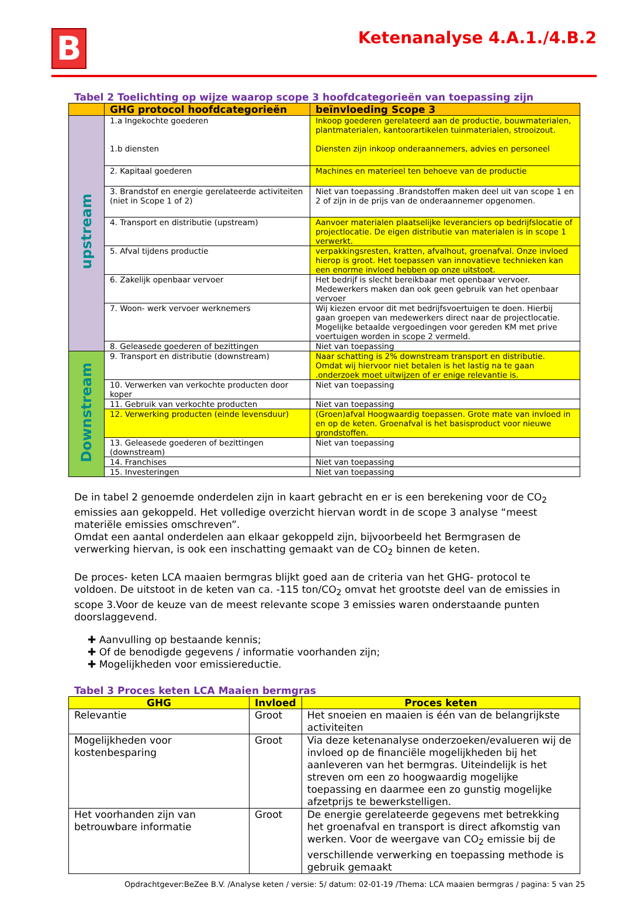B
Ketenanalyse 4.A.1./4.B.2
Tabel 2 Toelichting op wijze waarop scope 3 hoofdcategorieën van toepassing zijn
| | GHG protocol hoofdcategorieën | beïnvloeding Scope 3 |
| --- | --- | --- |
| upstream | 1.a Ingekochte goederen 1.b diensten | Inkoop goederen gerelateerd aan de productie, bouwmaterialen, plantmaterialen, kantoorartikelen tuinmaterialen, strooizout. Diensten zijn inkoop onderaannemers, advies en personeel |
| | 2. Kapitaal goederen | Machines en materieel ten behoeve van de productie |
| | 3. Brandstof en energie gerelateerde activiteiten (niet in Scope 1 of 2) | Niet van toepassing .Brandstoffen maken deel uit van scope 1 en 2 of zijn in de prijs van de onderaannemer opgenomen. |
| | 4. Transport en distributie (upstream) | Aanvoer materialen plaatselijke leveranciers op bedrijfslocatie of projectlocatie. De eigen distributie van materialen is in scope 1 verwerkt. |
| | 5. Afval tijdens productie | verpakkingsresten, kratten, afvalhout, groenafval. Onze invloed hierop is groot. Het toepassen van innovatieve technieken kan een enorme invloed hebben op onze uitstoot. |
| | 6. Zakelijk openbaar vervoer | Het bedrijf is slecht bereikbaar met openbaar vervoer. Medewerkers maken dan ook geen gebruik van het openbaar vervoer |
| | 7. Woon- werk vervoer werknemers | Wij kiezen ervoor dit met bedrijfsvoertuigen te doen. Hierbij gaan groepen van medewerkers direct naar de projectlocatie. Mogelijke betaalde vergoedingen voor gereden KM met prive voertuigen worden in scope 2 vermeld. |
| | 8. Geleasede goederen of bezittingen | Niet van toepassing |
| Downstream | 9. Transport en distributie (downstream) | Naar schatting is 2% downstream transport en distributie. Omdat wij hiervoor niet betalen is het lastig na te gaan .onderzoek moet uitwijzen of er enige relevantie is. |
| | 10. Verwerken van verkochte producten door koper | Niet van toepassing |
| | 11. Gebruik van verkochte producten | Niet van toepassing |
| | 12. Verwerking producten (einde levensduur) | (Groen)afval Hoogwaardig toepassen. Grote mate van invloed in en op de keten. Groenafval is het basisproduct voor nieuwe grondstoffen. |
| | 13. Geleasede goederen of bezittingen (downstream) | Niet van toepassing |
| | 14. Franchises | Niet van toepassing |
| | 15. Investeringen | Niet van toepassing |
De in tabel 2 genoemde onderdelen zijn in kaart gebracht en er is een berekening voor de CO<sub>2</sub> emissies aan gekoppeld. Het volledige overzicht hiervan wordt in de scope 3 analyse “meest materiële emissies omschreven”.
Omdat een aantal onderdelen aan elkaar gekoppeld zijn, bijvoorbeeld het Bermgrasen de verwerking hiervan, is ook een inschatting gemaakt van de CO<sub>2</sub> binnen de keten.
De proces- keten LCA maaien bermgras blijkt goed aan de criteria van het GHG- protocol te voldoen. De uitstoot in de keten van ca. -115 ton/CO<sub>2</sub> omvat het grootste deel van de emissies in scope 3.Voor de keuze van de meest relevante scope 3 emissies waren onderstaande punten doorslaggevend.
✚ Aanvulling op bestaande kennis;
✚ Of de benodigde gegevens / informatie voorhanden zijn;
✚ Mogelijkheden voor emissiereductie.
Tabel 3 Proces keten LCA Maaien bermgras
| GHG | Invloed | Proces keten |
| --- | --- | --- |
| Relevantie | Groot | Het snoeien en maaien is één van de belangrijkste activiteiten |
| Mogelijkheden voor kostenbesparing | Groot | Via deze ketenanalyse onderzoeken/evalueren wij de invloed op de financiële mogelijkheden bij het aanleveren van het bermgras. Uiteindelijk is het streven om een zo hoogwaardig mogelijke toepassing en daarmee een zo gunstig mogelijke afzetprijs te bewerkstelligen. |
| Het voorhanden zijn van betrouwbare informatie | Groot | De energie gerelateerde gegevens met betrekking het groenafval en transport is direct afkomstig van werken. Voor de weergave van CO<sub>2</sub> emissie bij de verschillende verwerking en toepassing methode is gebruik gemaakt |
Opdrachtgever:BeZee B.V. /Analyse keten / versie: 5/ datum: 02-01-19 /Thema: LCA maaien bermgras / pagina: 5 van 25